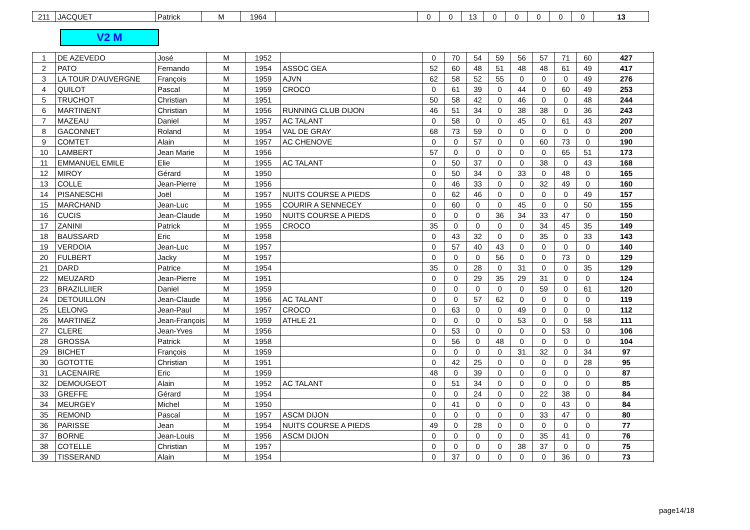| 211 | JACQUET | Patrick | M | 1964 | | 0 | 0 | 13 | 0 | 0 | 0 | 0 | 0 | 13 |
V2 M
| 1 | DE AZEVEDO | José | M | 1952 | | 0 | 70 | 54 | 59 | 56 | 57 | 71 | 60 | 427 |
| 2 | PATO | Fernando | M | 1954 | ASSOC GEA | 52 | 60 | 48 | 51 | 48 | 48 | 61 | 49 | 417 |
| 3 | LA TOUR D'AUVERGNE | François | M | 1959 | AJVN | 62 | 58 | 52 | 55 | 0 | 0 | 0 | 49 | 276 |
| 4 | QUILOT | Pascal | M | 1959 | CROCO | 0 | 61 | 39 | 0 | 44 | 0 | 60 | 49 | 253 |
| 5 | TRUCHOT | Christian | M | 1951 | | 50 | 58 | 42 | 0 | 46 | 0 | 0 | 48 | 244 |
| 6 | MARTINENT | Christian | M | 1956 | RUNNING CLUB DIJON | 46 | 51 | 34 | 0 | 38 | 38 | 0 | 36 | 243 |
| 7 | MAZEAU | Daniel | M | 1957 | AC TALANT | 0 | 58 | 0 | 0 | 45 | 0 | 61 | 43 | 207 |
| 8 | GACONNET | Roland | M | 1954 | VAL DE GRAY | 68 | 73 | 59 | 0 | 0 | 0 | 0 | 0 | 200 |
| 9 | COMTET | Alain | M | 1957 | AC CHENOVE | 0 | 0 | 57 | 0 | 0 | 60 | 73 | 0 | 190 |
| 10 | LAMBERT | Jean Marie | M | 1956 | | 57 | 0 | 0 | 0 | 0 | 0 | 65 | 51 | 173 |
| 11 | EMMANUEL EMILE | Elie | M | 1955 | AC TALANT | 0 | 50 | 37 | 0 | 0 | 38 | 0 | 43 | 168 |
| 12 | MIROY | Gérard | M | 1950 | | 0 | 50 | 34 | 0 | 33 | 0 | 48 | 0 | 165 |
| 13 | COLLE | Jean-Pierre | M | 1956 | | 0 | 46 | 33 | 0 | 0 | 32 | 49 | 0 | 160 |
| 14 | PISANESCHI | Joël | M | 1957 | NUITS COURSE A PIEDS | 0 | 62 | 46 | 0 | 0 | 0 | 0 | 49 | 157 |
| 15 | MARCHAND | Jean-Luc | M | 1955 | COURIR A SENNECEY | 0 | 60 | 0 | 0 | 45 | 0 | 0 | 50 | 155 |
| 16 | CUCIS | Jean-Claude | M | 1950 | NUITS COURSE A PIEDS | 0 | 0 | 0 | 36 | 34 | 33 | 47 | 0 | 150 |
| 17 | ZANINI | Patrick | M | 1955 | CROCO | 35 | 0 | 0 | 0 | 0 | 34 | 45 | 35 | 149 |
| 18 | BAUSSARD | Eric | M | 1958 | | 0 | 43 | 32 | 0 | 0 | 35 | 0 | 33 | 143 |
| 19 | VERDOIA | Jean-Luc | M | 1957 | | 0 | 57 | 40 | 43 | 0 | 0 | 0 | 0 | 140 |
| 20 | FULBERT | Jacky | M | 1957 | | 0 | 0 | 0 | 56 | 0 | 0 | 73 | 0 | 129 |
| 21 | DARD | Patrice | M | 1954 | | 35 | 0 | 28 | 0 | 31 | 0 | 0 | 35 | 129 |
| 22 | MEUZARD | Jean-Pierre | M | 1951 | | 0 | 0 | 29 | 35 | 29 | 31 | 0 | 0 | 124 |
| 23 | BRAZILLIIER | Daniel | M | 1959 | | 0 | 0 | 0 | 0 | 0 | 59 | 0 | 61 | 120 |
| 24 | DETOUILLON | Jean-Claude | M | 1956 | AC TALANT | 0 | 0 | 57 | 62 | 0 | 0 | 0 | 0 | 119 |
| 25 | LELONG | Jean-Paul | M | 1957 | CROCO | 0 | 63 | 0 | 0 | 49 | 0 | 0 | 0 | 112 |
| 26 | MARTINEZ | Jean-François | M | 1959 | ATHLE 21 | 0 | 0 | 0 | 0 | 53 | 0 | 0 | 58 | 111 |
| 27 | CLERE | Jean-Yves | M | 1956 | | 0 | 53 | 0 | 0 | 0 | 0 | 53 | 0 | 106 |
| 28 | GROSSA | Patrick | M | 1958 | | 0 | 56 | 0 | 48 | 0 | 0 | 0 | 0 | 104 |
| 29 | BICHET | François | M | 1959 | | 0 | 0 | 0 | 0 | 31 | 32 | 0 | 34 | 97 |
| 30 | GOTOTTE | Christian | M | 1951 | | 0 | 42 | 25 | 0 | 0 | 0 | 0 | 28 | 95 |
| 31 | LACENAIRE | Eric | M | 1959 | | 48 | 0 | 39 | 0 | 0 | 0 | 0 | 0 | 87 |
| 32 | DEMOUGEOT | Alain | M | 1952 | AC TALANT | 0 | 51 | 34 | 0 | 0 | 0 | 0 | 0 | 85 |
| 33 | GREFFE | Gérard | M | 1954 | | 0 | 0 | 24 | 0 | 0 | 22 | 38 | 0 | 84 |
| 34 | MEURGEY | Michel | M | 1950 | | 0 | 41 | 0 | 0 | 0 | 0 | 43 | 0 | 84 |
| 35 | REMOND | Pascal | M | 1957 | ASCM DIJON | 0 | 0 | 0 | 0 | 0 | 33 | 47 | 0 | 80 |
| 36 | PARISSE | Jean | M | 1954 | NUITS COURSE A PIEDS | 49 | 0 | 28 | 0 | 0 | 0 | 0 | 0 | 77 |
| 37 | BORNE | Jean-Louis | M | 1956 | ASCM DIJON | 0 | 0 | 0 | 0 | 0 | 35 | 41 | 0 | 76 |
| 38 | COTELLE | Christian | M | 1957 | | 0 | 0 | 0 | 0 | 38 | 37 | 0 | 0 | 75 |
| 39 | TISSERAND | Alain | M | 1954 | | 0 | 37 | 0 | 0 | 0 | 0 | 36 | 0 | 73 |
page14/18